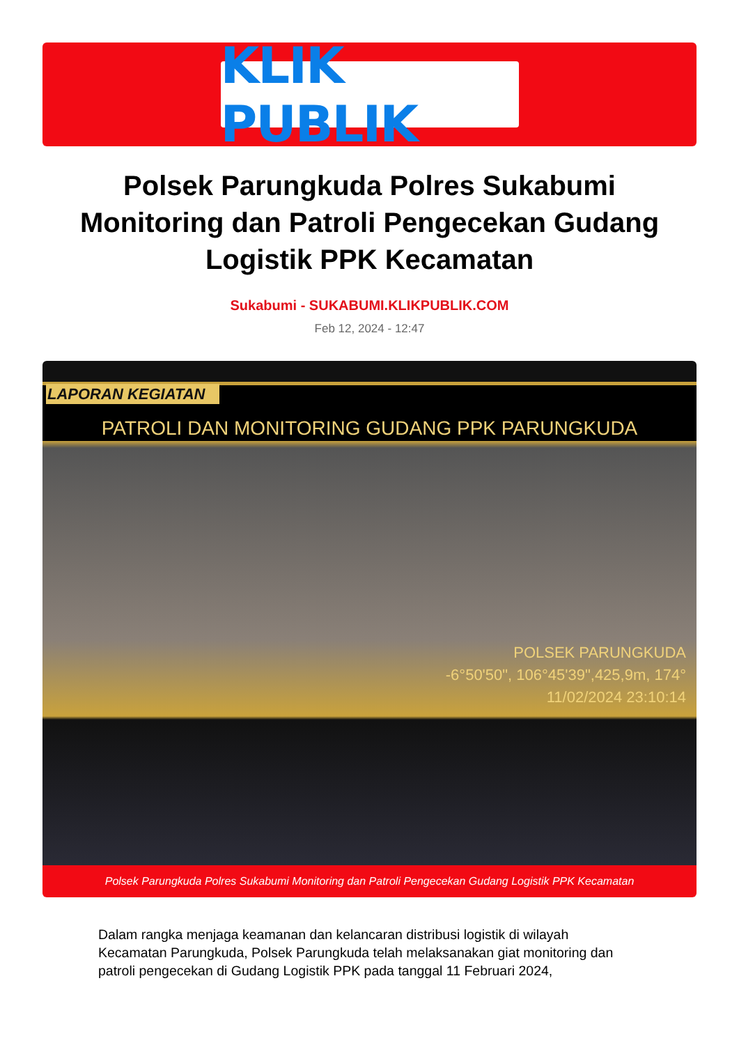KLIK PUBLIK
Polsek Parungkuda Polres Sukabumi Monitoring dan Patroli Pengecekan Gudang Logistik PPK Kecamatan
Sukabumi - SUKABUMI.KLIKPUBLIK.COM
Feb 12, 2024 - 12:47
LAPORAN KEGIATAN
PATROLI DAN MONITORING GUDANG PPK PARUNGKUDA
POLSEK PARUNGKUDA
-6°50'50", 106°45'39",425,9m, 174°
11/02/2024 23:10:14
Polsek Parungkuda Polres Sukabumi Monitoring dan Patroli Pengecekan Gudang Logistik PPK Kecamatan
Dalam rangka menjaga keamanan dan kelancaran distribusi logistik di wilayah Kecamatan Parungkuda, Polsek Parungkuda telah melaksanakan giat monitoring dan patroli pengecekan di Gudang Logistik PPK pada tanggal 11 Februari 2024,